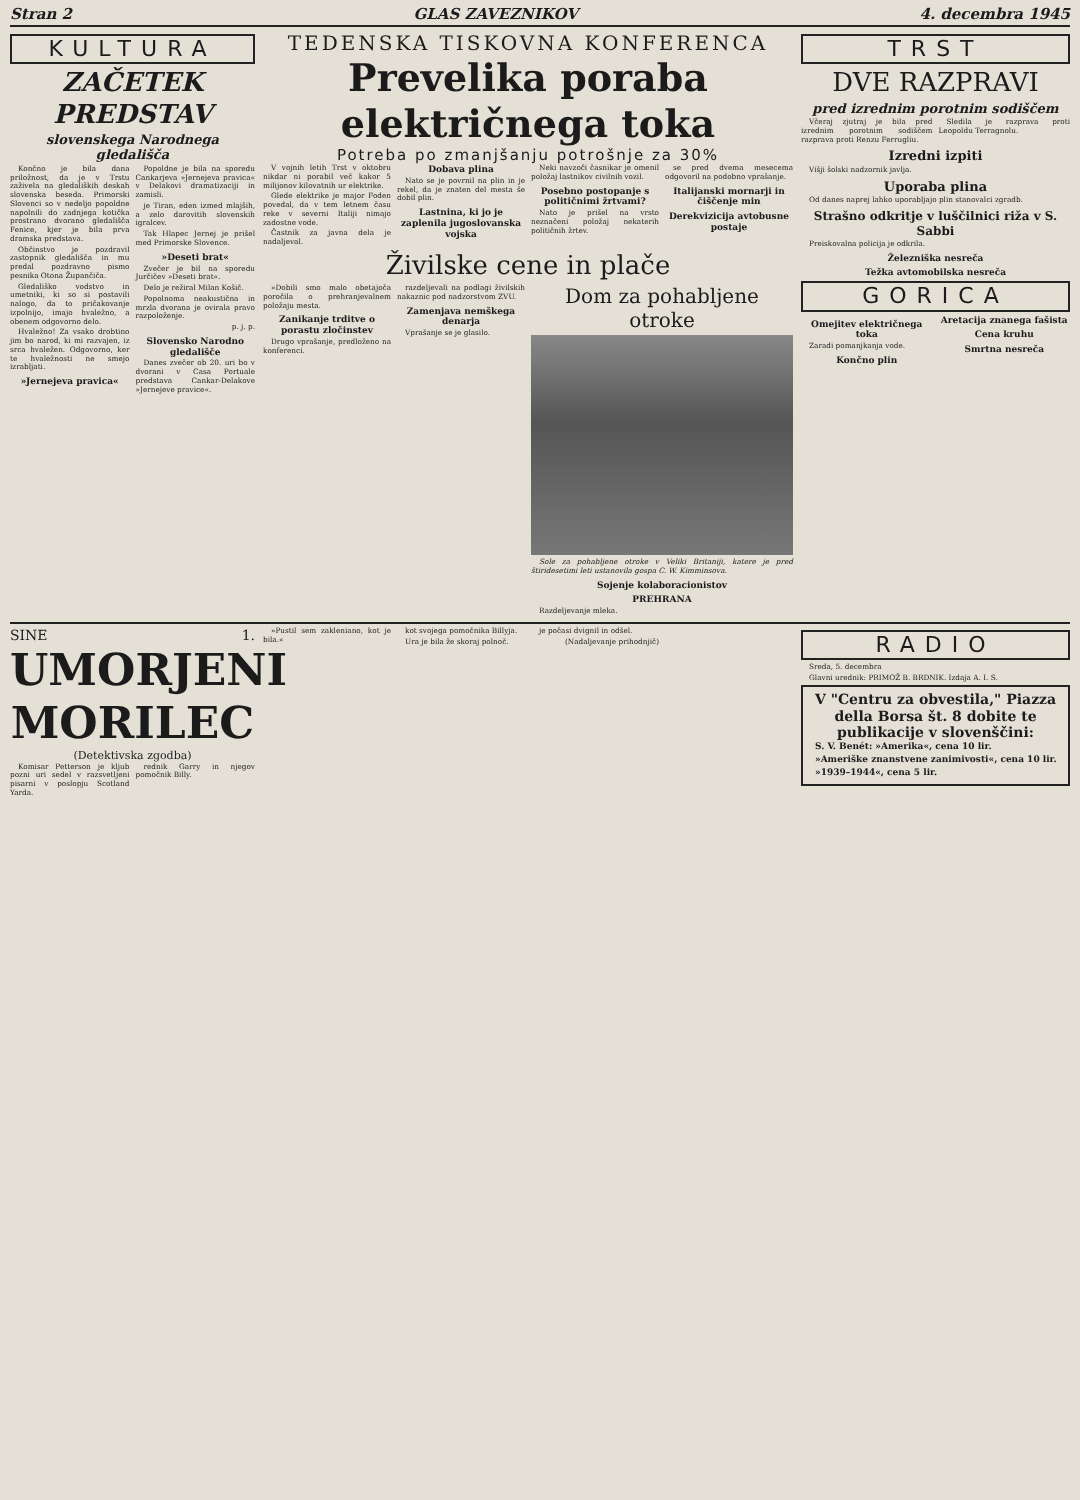Stran 2 GLAS ZAVEZNIKOV 4. decembra 1945
KULTURA
ZAČETEK PREDSTAV
slovenskega Narodnega gledališča
Končno je bila dana priložnost, da je v Trstu zaživela na gledaliških deskah slovenska beseda. Primorski Slovenci so v nedeljo popoldne napolnili do zadnjega kotička prostrano dvorano gledališča Fenice, kjer je bila prva dramska predstava.
Občinstvo je pozdravil zastopnik gledališča in mu predal pozdravno pismo pesnika Otona Župančiča.
Gledališko vodstvo in umetniki, ki so si postavili nalogo, da to pričakovanje izpolnijo, imajo hvaležno, a obenem odgovorno delo.
Hvaležno! Za vsako drobtino jim bo narod, ki mi razvajen, iz srca hvaležen. Odgovorno, ker te hvaležnosti ne smejo izrabljati.
»Jernejeva pravica«
Popoldne je bila na sporedu Cankarjeva »Jernejeva pravica« v Delakovi dramatizaciji in zamisli.
je Tiran, eden izmed mlajših, a zelo darovitih slovenskih igralcev.
Tak Hlapec Jernej je prišel med Primorske Slovence.
»Deseti brat«
Zvečer je bil na sporedu Jurčičev »Deseti brat«.
Delo je režiral Milan Košič.
Popolnoma neakustična in mrzla dvorana je ovirala pravo razpoloženje.
p. j. p.
Slovensko Narodno gledališče
Danes zvečer ob 20. uri bo v dvorani v Casa Portuale predstava Cankar-Delakove »Jernejeve pravice«.
TEDENSKA TISKOVNA KONFERENCA
Prevelika poraba električnega toka
Potreba po zmanjšanju potrošnje za 30%
V vojnih letih Trst v oktobru nikdar ni porabil več kakor 5 milijonov kilovatnih ur elektrike.
Glede elektrike je major Foden povedal, da v tem letnem času reke v severni Italiji nimajo zadostne vode.
Častnik za javna dela je nadaljeval.
Dobava plina
Nato se je povrnil na plin in je rekel, da je znaten del mesta še dobil plin.
Lastnina, ki jo je zaplenila jugoslovanska vojska
Neki navzoči časnikar je omenil položaj lastnikov civilnih vozil.
Posebno postopanje s političnimi žrtvami?
Nato je prišel na vrsto neznačeni položaj nekaterih političnih žrtev.
se pred dvema mesecema odgovoril na podobno vprašanje.
Italijanski mornarji in čiščenje min
Derekvizicija avtobusne postaje
Živilske cene in plače
»Dobili smo malo obetajoča poročila o prehranjevalnem položaju mesta.
Zanikanje trditve o porastu zločinstev
Drugo vprašanje, predloženo na konferenci.
razdeljevali na podlagi živilskih nakaznic pod nadzorstvom ZVU.
Zamenjava nemškega denarja
Vprašanje se je glasilo.
Dom za pohabljene otroke
Sole za pohabljene otroke v Veliki Britaniji, katere je pred štiridesetimi leti ustanovila gospa C. W. Kimminsova.
Sojenje kolaboracionistov
PREHRANA
Razdeljevanje mleka.
TRST
DVE RAZPRAVI
pred izrednim porotnim sodiščem
Včeraj zjutraj je bila pred izrednim porotnim sodiščem razprava proti Renzu Ferrugliu.
Sledila je razprava proti Leopoldu Terragnolu.
Izredni izpiti
Višji šolski nadzornik javlja.
Uporaba plina
Od danes naprej lahko uporabljajo plin stanovalci zgradb.
Strašno odkritje v luščilnici riža v S. Sabbi
Preiskovalna policija je odkrila.
Železniška nesreča
Težka avtomobilska nesreča
GORICA
Omejitev električnega toka
Zaradi pomanjkanja vode.
Končno plin
Aretacija znanega fašista
Cena kruhu
Smrtna nesreča
SINE 1.
UMORJENI MORILEC
(Detektivska zgodba)
Komisar Petterson je kljub pozni uri sedel v razsvetljeni pisarni v poslopju Scotland Yarda.
rednik Garry in njegov pomočnik Billy.
»Pustil sem zakleniano, kot je bila.«
kot svojega pomočnika Billyja.
Ura je bila že skoraj polnoč.
je počasi dvignil in odšel.
(Nadaljevanje prihodnjič)
RADIO
Sreda, 5. decembra
Glavni urednik: PRIMOŽ B. BRDNIK. Izdaja A. I. S.
V "Centru za obvestila," Piazza della Borsa št. 8 dobite te publikacije v slovenščini:
S. V. Benét: »Amerika«, cena 10 lir.
»Ameriške znanstvene zanimivosti«, cena 10 lir.
»1939–1944«, cena 5 lir.